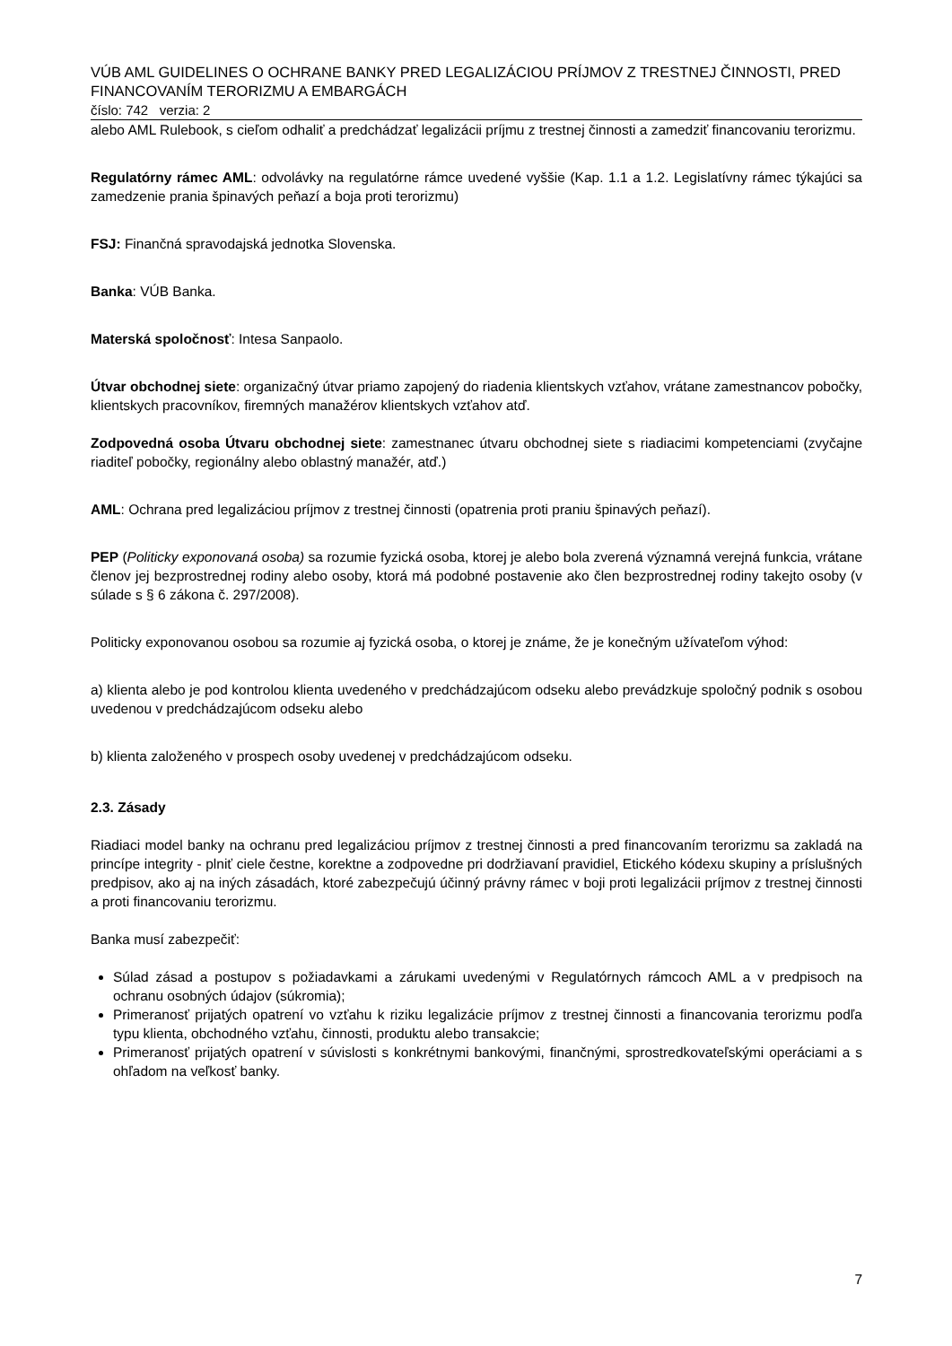VÚB AML GUIDELINES O OCHRANE BANKY PRED LEGALIZÁCIOU PRÍJMOV Z TRESTNEJ ČINNOSTI, PRED FINANCOVANÍM TERORIZMU A EMBARGÁCH
číslo: 742 verzia: 2
alebo AML Rulebook, s cieľom odhaliť a predchádzať legalizácii príjmu z trestnej činnosti a zamedziť financovaniu terorizmu.
Regulatórny rámec AML: odvolávky na regulatórne rámce uvedené vyššie (Kap. 1.1 a 1.2. Legislatívny rámec týkajúci sa zamedzenie prania špinavých peňazí a boja proti terorizmu)
FSJ: Finančná spravodajská jednotka Slovenska.
Banka: VÚB Banka.
Materská spoločnosť: Intesa Sanpaolo.
Útvar obchodnej siete: organizačný útvar priamo zapojený do riadenia klientskych vzťahov, vrátane zamestnancov pobočky, klientskych pracovníkov, firemných manažérov klientskych vzťahov atď.
Zodpovedná osoba Útvaru obchodnej siete: zamestnanec útvaru obchodnej siete s riadiacimi kompetenciami (zvyčajne riaditeľ pobočky, regionálny alebo oblastný manažér, atď.)
AML: Ochrana pred legalizáciou príjmov z trestnej činnosti (opatrenia proti praniu špinavých peňazí).
PEP (Politicky exponovaná osoba) sa rozumie fyzická osoba, ktorej je alebo bola zverená významná verejná funkcia, vrátane členov jej bezprostrednej rodiny alebo osoby, ktorá má podobné postavenie ako člen bezprostrednej rodiny takejto osoby (v súlade s § 6 zákona č. 297/2008).
Politicky exponovanou osobou sa rozumie aj fyzická osoba, o ktorej je známe, že je konečným užívateľom výhod:
a) klienta alebo je pod kontrolou klienta uvedeného v predchádzajúcom odseku alebo prevádzkuje spoločný podnik s osobou uvedenou v predchádzajúcom odseku alebo
b) klienta založeného v prospech osoby uvedenej v predchádzajúcom odseku.
2.3. Zásady
Riadiaci model banky na ochranu pred legalizáciou príjmov z trestnej činnosti a pred financovaním terorizmu sa zakladá na princípe integrity - plniť ciele čestne, korektne a zodpovedne pri dodržiavaní pravidiel, Etického kódexu skupiny a príslušných predpisov, ako aj na iných zásadách, ktoré zabezpečujú účinný právny rámec v boji proti legalizácii príjmov z trestnej činnosti a proti financovaniu terorizmu.
Banka musí zabezpečiť:
Súlad zásad a postupov s požiadavkami a zárukami uvedenými v Regulatórnych rámcoch AML a v predpisoch na ochranu osobných údajov (súkromia);
Primeranosť prijatých opatrení vo vzťahu k riziku legalizácie príjmov z trestnej činnosti a financovania terorizmu podľa typu klienta, obchodného vzťahu, činnosti, produktu alebo transakcie;
Primeranosť prijatých opatrení v súvislosti s konkrétnymi bankovými, finančnými, sprostredkovateľskými operáciami a s ohľadom na veľkosť banky.
7